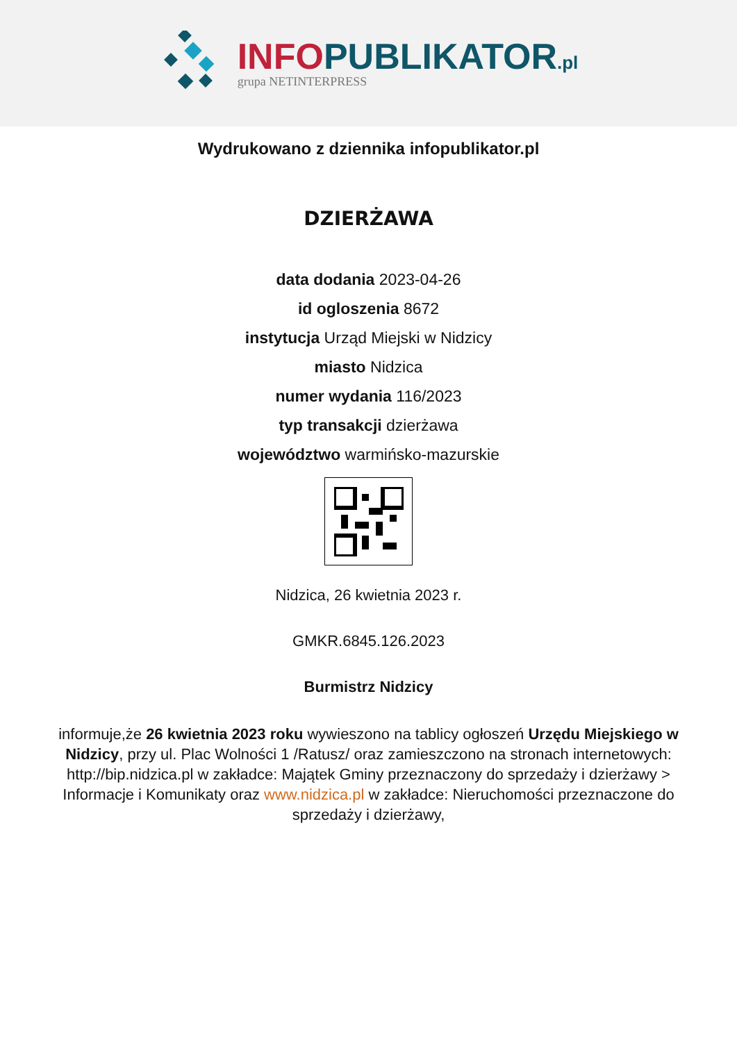INFO PUBLIKATOR.pl
grupa NETINTERPRESS
Wydrukowano z dziennika infopublikator.pl
DZIERŻAWA
data dodania 2023-04-26
id ogloszenia 8672
instytucja Urząd Miejski w Nidzicy
miasto Nidzica
numer wydania 116/2023
typ transakcji dzierżawa
województwo warmińsko-mazurskie
Nidzica, 26 kwietnia 2023 r.
GMKR.6845.126.2023
Burmistrz Nidzicy
informuje,że 26 kwietnia 2023 roku wywieszono na tablicy ogłoszeń Urzędu Miejskiego w Nidzicy, przy ul. Plac Wolności 1 /Ratusz/ oraz zamieszczono na stronach internetowych: http://bip.nidzica.pl w zakładce: Majątek Gminy przeznaczony do sprzedaży i dzierżawy > Informacje i Komunikaty oraz www.nidzica.pl w zakładce: Nieruchomości przeznaczone do sprzedaży i dzierżawy,